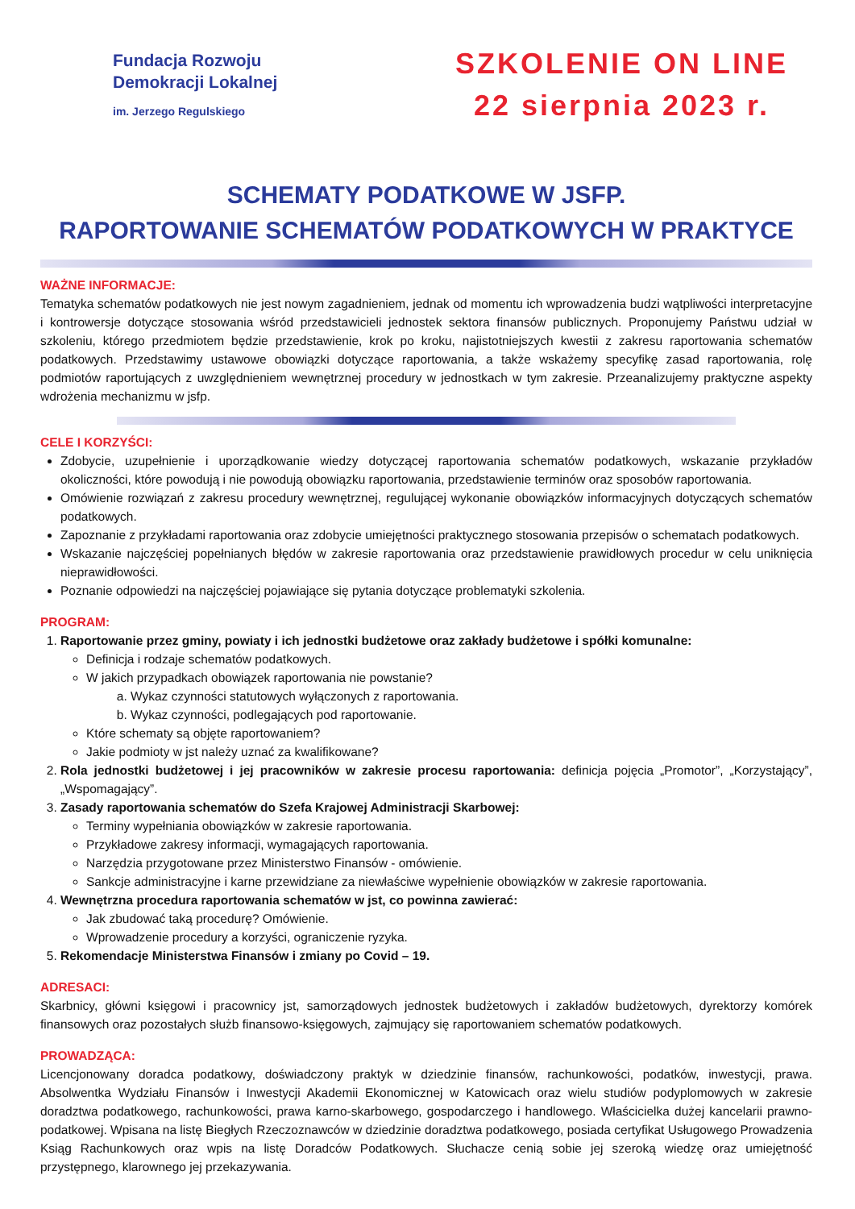Fundacja Rozwoju
Demokracji Lokalnej
im. Jerzego Regulskiego
SZKOLENIE ON LINE
22 sierpnia 2023 r.
SCHEMATY PODATKOWE W JSFP.
RAPORTOWANIE SCHEMATÓW PODATKOWYCH W PRAKTYCE
WAŻNE INFORMACJE:
Tematyka schematów podatkowych nie jest nowym zagadnieniem, jednak od momentu ich wprowadzenia budzi wątpliwości interpretacyjne i kontrowersje dotyczące stosowania wśród przedstawicieli jednostek sektora finansów publicznych. Proponujemy Państwu udział w szkoleniu, którego przedmiotem będzie przedstawienie, krok po kroku, najistotniejszych kwestii z zakresu raportowania schematów podatkowych. Przedstawimy ustawowe obowiązki dotyczące raportowania, a także wskażemy specyfikę zasad raportowania, rolę podmiotów raportujących z uwzględnieniem wewnętrznej procedury w jednostkach w tym zakresie. Przeanalizujemy praktyczne aspekty wdrożenia mechanizmu w jsfp.
CELE I KORZYŚCI:
Zdobycie, uzupełnienie i uporządkowanie wiedzy dotyczącej raportowania schematów podatkowych, wskazanie przykładów okoliczności, które powodują i nie powodują obowiązku raportowania, przedstawienie terminów oraz sposobów raportowania.
Omówienie rozwiązań z zakresu procedury wewnętrznej, regulującej wykonanie obowiązków informacyjnych dotyczących schematów podatkowych.
Zapoznanie z przykładami raportowania oraz zdobycie umiejętności praktycznego stosowania przepisów o schematach podatkowych.
Wskazanie najczęściej popełnianych błędów w zakresie raportowania oraz przedstawienie prawidłowych procedur w celu uniknięcia nieprawidłowości.
Poznanie odpowiedzi na najczęściej pojawiające się pytania dotyczące problematyki szkolenia.
PROGRAM:
1. Raportowanie przez gminy, powiaty i ich jednostki budżetowe oraz zakłady budżetowe i spółki komunalne:
Definicja i rodzaje schematów podatkowych.
W jakich przypadkach obowiązek raportowania nie powstanie?
a. Wykaz czynności statutowych wyłączonych z raportowania.
b. Wykaz czynności, podlegających pod raportowanie.
Które schematy są objęte raportowaniem?
Jakie podmioty w jst należy uznać za kwalifikowane?
2. Rola jednostki budżetowej i jej pracowników w zakresie procesu raportowania: definicja pojęcia „Promotor”, „Korzystający”, „Wspomagający”.
3. Zasady raportowania schematów do Szefa Krajowej Administracji Skarbowej:
Terminy wypełniania obowiązków w zakresie raportowania.
Przykładowe zakresy informacji, wymagających raportowania.
Narzędzia przygotowane przez Ministerstwo Finansów - omówienie.
Sankcje administracyjne i karne przewidziane za niewłaściwe wypełnienie obowiązków w zakresie raportowania.
4. Wewnętrzna procedura raportowania schematów w jst, co powinna zawierać:
Jak zbudować taką procedurę? Omówienie.
Wprowadzenie procedury a korzyści, ograniczenie ryzyka.
5. Rekomendacje Ministerstwa Finansów i zmiany po Covid – 19.
ADRESACI:
Skarbnicy, główni księgowi i pracownicy jst, samorządowych jednostek budżetowych i zakładów budżetowych, dyrektorzy komórek finansowych oraz pozostałych służb finansowo-księgowych, zajmujący się raportowaniem schematów podatkowych.
PROWADZĄCA:
Licencjonowany doradca podatkowy, doświadczony praktyk w dziedzinie finansów, rachunkowości, podatków, inwestycji, prawa. Absolwentka Wydziału Finansów i Inwestycji Akademii Ekonomicznej w Katowicach oraz wielu studiów podyplomowych w zakresie doradztwa podatkowego, rachunkowości, prawa karno-skarbowego, gospodarczego i handlowego. Właścicielka dużej kancelarii prawno-podatkowej. Wpisana na listę Biegłych Rzeczoznawców w dziedzinie doradztwa podatkowego, posiada certyfikat Usługowego Prowadzenia Ksiąg Rachunkowych oraz wpis na listę Doradców Podatkowych. Słuchacze cenią sobie jej szeroką wiedzę oraz umiejętność przystępnego, klarownego jej przekazywania.